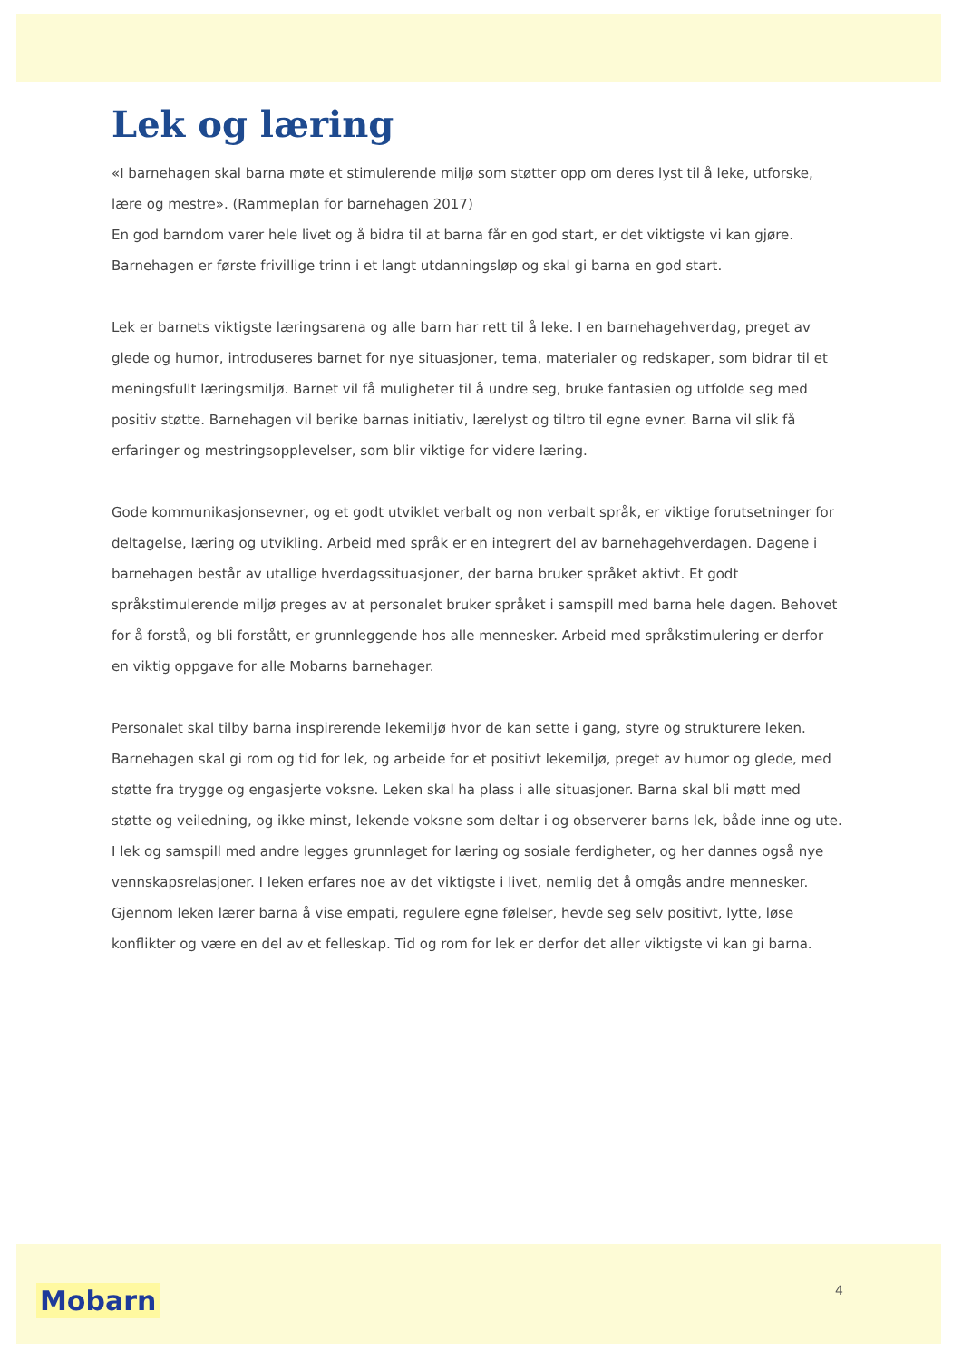Lek og læring
«I barnehagen skal barna møte et stimulerende miljø som støtter opp om deres lyst til å leke, utforske, lære og mestre». (Rammeplan for barnehagen 2017)
En god barndom varer hele livet og å bidra til at barna får en god start, er det viktigste vi kan gjøre. Barnehagen er første frivillige trinn i et langt utdanningsløp og skal gi barna en god start.
Lek er barnets viktigste læringsarena og alle barn har rett til å leke. I en barnehagehverdag, preget av glede og humor, introduseres barnet for nye situasjoner, tema, materialer og redskaper, som bidrar til et meningsfullt læringsmiljø. Barnet vil få muligheter til å undre seg, bruke fantasien og utfolde seg med positiv støtte. Barnehagen vil berike barnas initiativ, lærelyst og tiltro til egne evner. Barna vil slik få erfaringer og mestringsopplevelser, som blir viktige for videre læring.
Gode kommunikasjonsevner, og et godt utviklet verbalt og non verbalt språk, er viktige forutsetninger for deltagelse, læring og utvikling. Arbeid med språk er en integrert del av barnehagehverdagen. Dagene i barnehagen består av utallige hverdagssituasjoner, der barna bruker språket aktivt. Et godt språkstimulerende miljø preges av at personalet bruker språket i samspill med barna hele dagen. Behovet for å forstå, og bli forstått, er grunnleggende hos alle mennesker. Arbeid med språkstimulering er derfor en viktig oppgave for alle Mobarns barnehager.
Personalet skal tilby barna inspirerende lekemiljø hvor de kan sette i gang, styre og strukturere leken. Barnehagen skal gi rom og tid for lek, og arbeide for et positivt lekemiljø, preget av humor og glede, med støtte fra trygge og engasjerte voksne. Leken skal ha plass i alle situasjoner. Barna skal bli møtt med støtte og veiledning, og ikke minst, lekende voksne som deltar i og observerer barns lek, både inne og ute. I lek og samspill med andre legges grunnlaget for læring og sosiale ferdigheter, og her dannes også nye vennskapsrelasjoner. I leken erfares noe av det viktigste i livet, nemlig det å omgås andre mennesker. Gjennom leken lærer barna å vise empati, regulere egne følelser, hevde seg selv positivt, lytte, løse konflikter og være en del av et felleskap. Tid og rom for lek er derfor det aller viktigste vi kan gi barna.
Mobarn 4